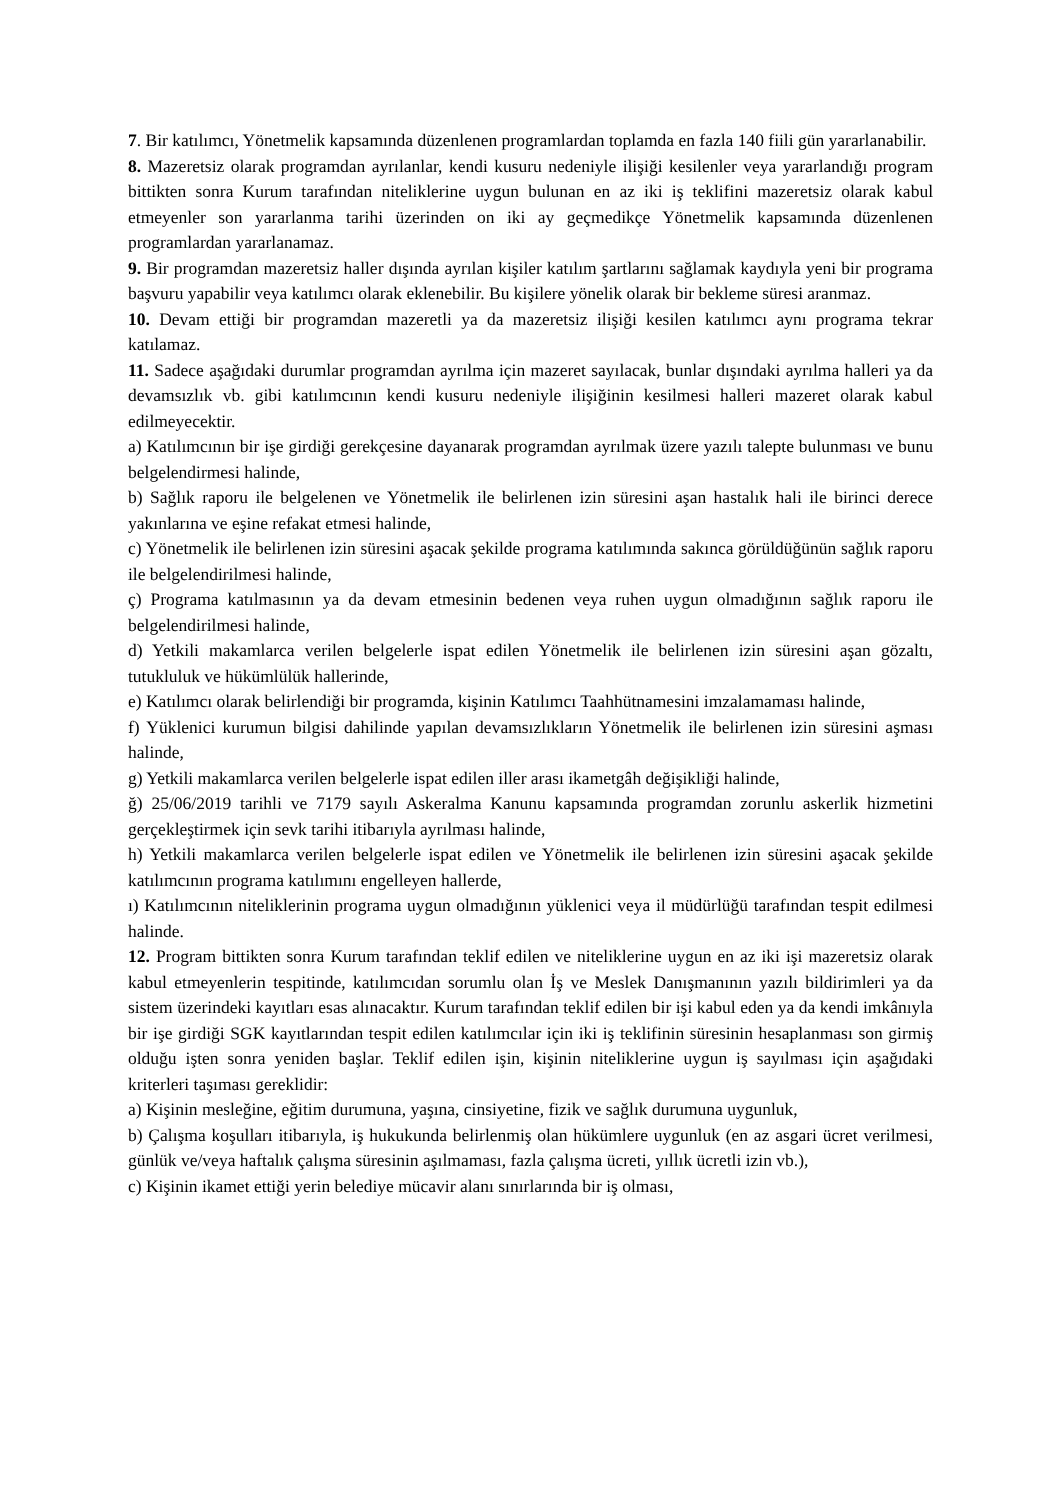7. Bir katılımcı, Yönetmelik kapsamında düzenlenen programlardan toplamda en fazla 140 fiili gün yararlanabilir.
8. Mazeretsiz olarak programdan ayrılanlar, kendi kusuru nedeniyle ilişiği kesilenler veya yararlandığı program bittikten sonra Kurum tarafından niteliklerine uygun bulunan en az iki iş teklifini mazeretsiz olarak kabul etmeyenler son yararlanma tarihi üzerinden on iki ay geçmedikçe Yönetmelik kapsamında düzenlenen programlardan yararlanamaz.
9. Bir programdan mazeretsiz haller dışında ayrılan kişiler katılım şartlarını sağlamak kaydıyla yeni bir programa başvuru yapabilir veya katılımcı olarak eklenebilir. Bu kişilere yönelik olarak bir bekleme süresi aranmaz.
10. Devam ettiği bir programdan mazeretli ya da mazeretsiz ilişiği kesilen katılımcı aynı programa tekrar katılamaz.
11. Sadece aşağıdaki durumlar programdan ayrılma için mazeret sayılacak, bunlar dışındaki ayrılma halleri ya da devamsızlık vb. gibi katılımcının kendi kusuru nedeniyle ilişiğinin kesilmesi halleri mazeret olarak kabul edilmeyecektir.
a) Katılımcının bir işe girdiği gerekçesine dayanarak programdan ayrılmak üzere yazılı talepte bulunması ve bunu belgelendirmesi halinde,
b) Sağlık raporu ile belgelenen ve Yönetmelik ile belirlenen izin süresini aşan hastalık hali ile birinci derece yakınlarına ve eşine refakat etmesi halinde,
c) Yönetmelik ile belirlenen izin süresini aşacak şekilde programa katılımında sakınca görüldüğünün sağlık raporu ile belgelendirilmesi halinde,
ç) Programa katılmasının ya da devam etmesinin bedenen veya ruhen uygun olmadığının sağlık raporu ile belgelendirilmesi halinde,
d) Yetkili makamlarca verilen belgelerle ispat edilen Yönetmelik ile belirlenen izin süresini aşan gözaltı, tutukluluk ve hükümlülük hallerinde,
e) Katılımcı olarak belirlendiği bir programda, kişinin Katılımcı Taahhütnamesini imzalamaması halinde,
f) Yüklenici kurumun bilgisi dahilinde yapılan devamsızlıkların Yönetmelik ile belirlenen izin süresini aşması halinde,
g) Yetkili makamlarca verilen belgelerle ispat edilen iller arası ikametgâh değişikliği halinde,
ğ) 25/06/2019 tarihli ve 7179 sayılı Askeralma Kanunu kapsamında programdan zorunlu askerlik hizmetini gerçekleştirmek için sevk tarihi itibarıyla ayrılması halinde,
h) Yetkili makamlarca verilen belgelerle ispat edilen ve Yönetmelik ile belirlenen izin süresini aşacak şekilde katılımcının programa katılımını engelleyen hallerde,
ı) Katılımcının niteliklerinin programa uygun olmadığının yüklenici veya il müdürlüğü tarafından tespit edilmesi halinde.
12. Program bittikten sonra Kurum tarafından teklif edilen ve niteliklerine uygun en az iki işi mazeretsiz olarak kabul etmeyenlerin tespitinde, katılımcıdan sorumlu olan İş ve Meslek Danışmanının yazılı bildirimleri ya da sistem üzerindeki kayıtları esas alınacaktır. Kurum tarafından teklif edilen bir işi kabul eden ya da kendi imkânıyla bir işe girdiği SGK kayıtlarından tespit edilen katılımcılar için iki iş teklifinin süresinin hesaplanması son girmiş olduğu işten sonra yeniden başlar. Teklif edilen işin, kişinin niteliklerine uygun iş sayılması için aşağıdaki kriterleri taşıması gereklidir:
a) Kişinin mesleğine, eğitim durumuna, yaşına, cinsiyetine, fizik ve sağlık durumuna uygunluk,
b) Çalışma koşulları itibarıyla, iş hukukunda belirlenmiş olan hükümlere uygunluk (en az asgari ücret verilmesi, günlük ve/veya haftalık çalışma süresinin aşılmaması, fazla çalışma ücreti, yıllık ücretli izin vb.),
c) Kişinin ikamet ettiği yerin belediye mücavir alanı sınırlarında bir iş olması,